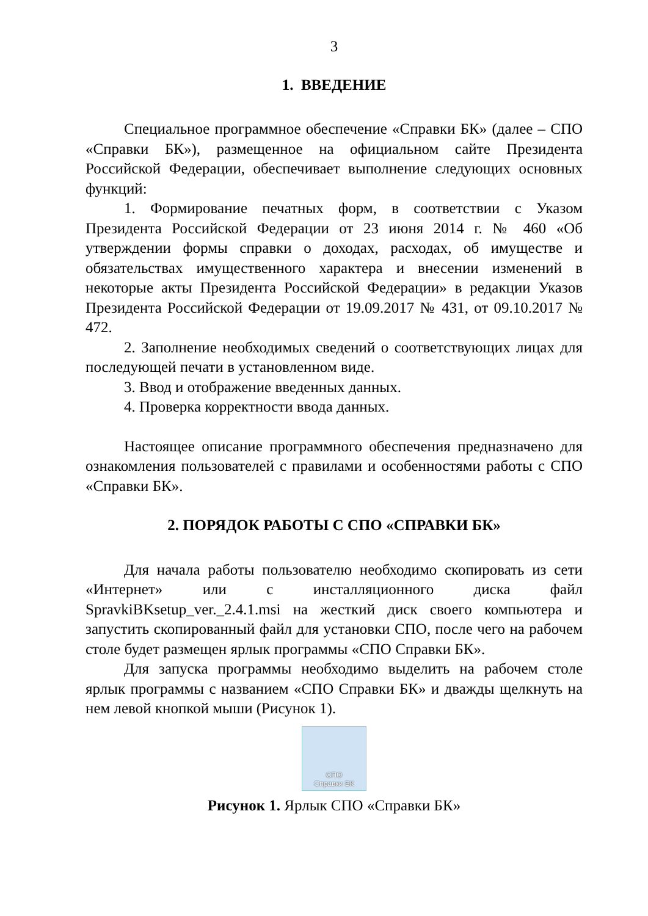3
1. ВВЕДЕНИЕ
Специальное программное обеспечение «Справки БК» (далее – СПО «Справки БК»), размещенное на официальном сайте Президента Российской Федерации, обеспечивает выполнение следующих основных функций:
1. Формирование печатных форм, в соответствии с Указом Президента Российской Федерации от 23 июня 2014 г. № 460 «Об утверждении формы справки о доходах, расходах, об имуществе и обязательствах имущественного характера и внесении изменений в некоторые акты Президента Российской Федерации» в редакции Указов Президента Российской Федерации от 19.09.2017 № 431, от 09.10.2017 № 472.
2. Заполнение необходимых сведений о соответствующих лицах для последующей печати в установленном виде.
3. Ввод и отображение введенных данных.
4. Проверка корректности ввода данных.
Настоящее описание программного обеспечения предназначено для ознакомления пользователей с правилами и особенностями работы с СПО «Справки БК».
2. ПОРЯДОК РАБОТЫ С СПО «СПРАВКИ БК»
Для начала работы пользователю необходимо скопировать из сети «Интернет» или с инсталляционного диска файл SpravkiBKsetup_ver._2.4.1.msi на жесткий диск своего компьютера и запустить скопированный файл для установки СПО, после чего на рабочем столе будет размещен ярлык программы «СПО Справки БК».
Для запуска программы необходимо выделить на рабочем столе ярлык программы с названием «СПО Справки БК» и дважды щелкнуть на нем левой кнопкой мыши (Рисунок 1).
СПО
Справки БК
Рисунок 1. Ярлык СПО «Справки БК»